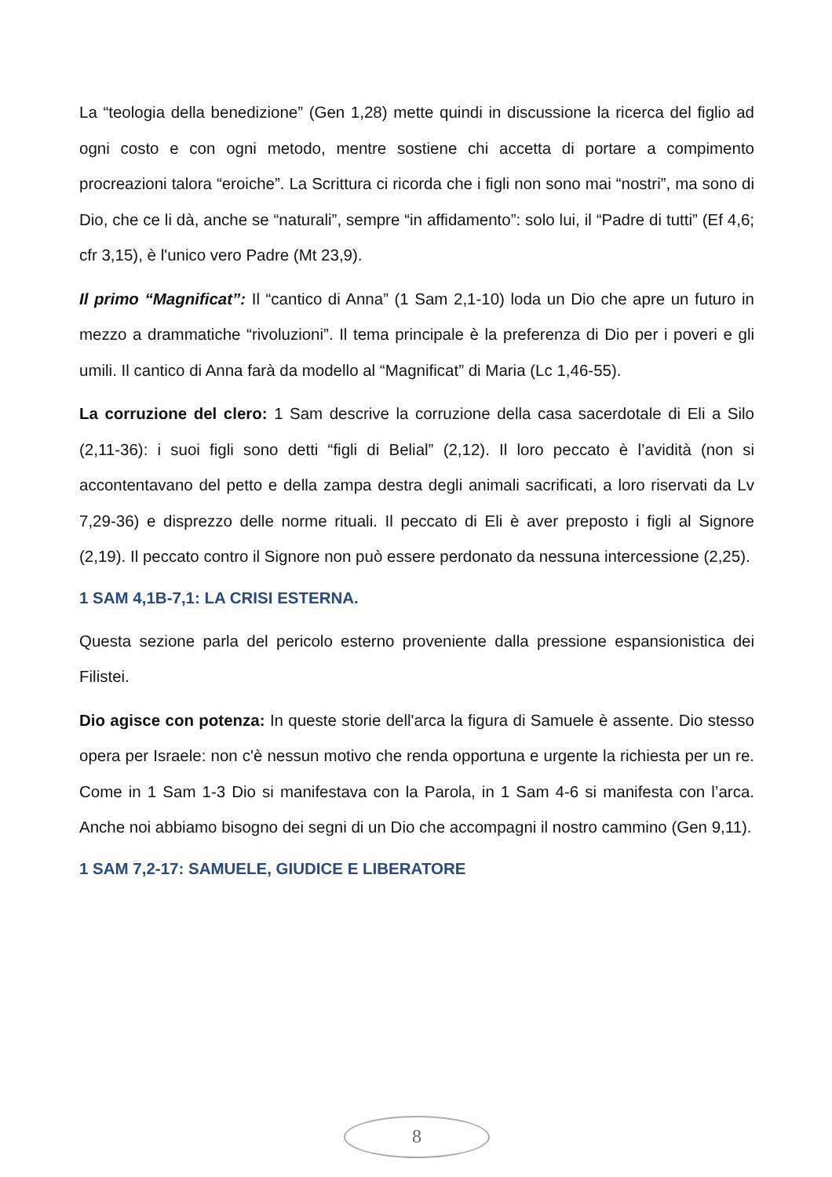La “teologia della benedizione” (Gen 1,28) mette quindi in discussione la ricerca del figlio ad ogni costo e con ogni metodo, mentre sostiene chi accetta di portare a compimento procreazioni talora “eroiche”. La Scrittura ci ricorda che i figli non sono mai “nostri”, ma sono di Dio, che ce li dà, anche se “naturali”, sempre “in affidamento”: solo lui, il “Padre di tutti” (Ef 4,6; cfr 3,15), è l'unico vero Padre (Mt 23,9).
Il primo “Magnificat”: Il “cantico di Anna” (1 Sam 2,1-10) loda un Dio che apre un futuro in mezzo a drammatiche “rivoluzioni”. Il tema principale è la preferenza di Dio per i poveri e gli umili. Il cantico di Anna farà da modello al “Magnificat” di Maria (Lc 1,46-55).
La corruzione del clero: 1 Sam descrive la corruzione della casa sacerdotale di Eli a Silo (2,11-36): i suoi figli sono detti “figli di Belial” (2,12). Il loro peccato è l’avidità (non si accontentavano del petto e della zampa destra degli animali sacrificati, a loro riservati da Lv 7,29-36) e disprezzo delle norme rituali. Il peccato di Eli è aver preposto i figli al Signore (2,19). Il peccato contro il Signore non può essere perdonato da nessuna intercessione (2,25).
1 SAM 4,1B-7,1: LA CRISI ESTERNA.
Questa sezione parla del pericolo esterno proveniente dalla pressione espansionistica dei Filistei.
Dio agisce con potenza: In queste storie dell'arca la figura di Samuele è assente. Dio stesso opera per Israele: non c'è nessun motivo che renda opportuna e urgente la richiesta per un re. Come in 1 Sam 1-3 Dio si manifestava con la Parola, in 1 Sam 4-6 si manifesta con l’arca. Anche noi abbiamo bisogno dei segni di un Dio che accompagni il nostro cammino (Gen 9,11).
1 SAM 7,2-17: SAMUELE, GIUDICE E LIBERATORE
8